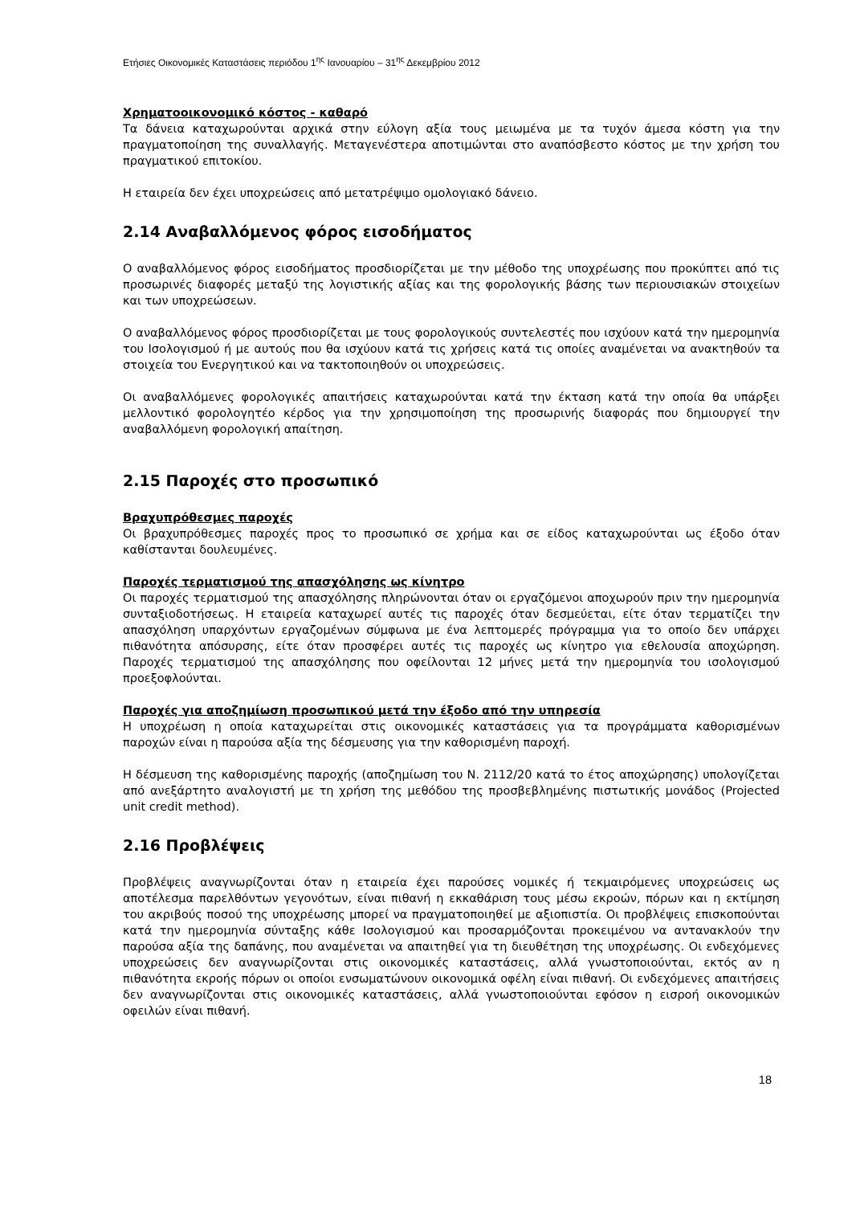Ετήσιες Οικονομικές Καταστάσεις περιόδου 1<sup>ης</sup> Ιανουαρίου – 31<sup>ης</sup> Δεκεμβρίου 2012
Χρηματοοικονομικό κόστος - καθαρό
Τα δάνεια καταχωρούνται αρχικά στην εύλογη αξία τους μειωμένα με τα τυχόν άμεσα κόστη για την πραγματοποίηση της συναλλαγής. Μεταγενέστερα αποτιμώνται στο αναπόσβεστο κόστος με την χρήση του πραγματικού επιτοκίου.
Η εταιρεία δεν έχει υποχρεώσεις από μετατρέψιμο ομολογιακό δάνειο.
2.14 Αναβαλλόμενος φόρος εισοδήματος
Ο αναβαλλόμενος φόρος εισοδήματος προσδιορίζεται με την μέθοδο της υποχρέωσης που προκύπτει από τις προσωρινές διαφορές μεταξύ της λογιστικής αξίας και της φορολογικής βάσης των περιουσιακών στοιχείων και των υποχρεώσεων.
Ο αναβαλλόμενος φόρος προσδιορίζεται με τους φορολογικούς συντελεστές που ισχύουν κατά την ημερομηνία του Ισολογισμού ή με αυτούς που θα ισχύουν κατά τις χρήσεις κατά τις οποίες αναμένεται να ανακτηθούν τα στοιχεία του Ενεργητικού και να τακτοποιηθούν οι υποχρεώσεις.
Οι αναβαλλόμενες φορολογικές απαιτήσεις καταχωρούνται κατά την έκταση κατά την οποία θα υπάρξει μελλοντικό φορολογητέο κέρδος για την χρησιμοποίηση της προσωρινής διαφοράς που δημιουργεί την αναβαλλόμενη φορολογική απαίτηση.
2.15 Παροχές στο προσωπικό
Βραχυπρόθεσμες παροχές
Οι βραχυπρόθεσμες παροχές προς το προσωπικό σε χρήμα και σε είδος καταχωρούνται ως έξοδο όταν καθίστανται δουλευμένες.
Παροχές τερματισμού της απασχόλησης ως κίνητρο
Οι παροχές τερματισμού της απασχόλησης πληρώνονται όταν οι εργαζόμενοι αποχωρούν πριν την ημερομηνία συνταξιοδοτήσεως. Η εταιρεία καταχωρεί αυτές τις παροχές όταν δεσμεύεται, είτε όταν τερματίζει την απασχόληση υπαρχόντων εργαζομένων σύμφωνα με ένα λεπτομερές πρόγραμμα για το οποίο δεν υπάρχει πιθανότητα απόσυρσης, είτε όταν προσφέρει αυτές τις παροχές ως κίνητρο για εθελουσία αποχώρηση. Παροχές τερματισμού της απασχόλησης που οφείλονται 12 μήνες μετά την ημερομηνία του ισολογισμού προεξοφλούνται.
Παροχές για αποζημίωση προσωπικού μετά την έξοδο από την υπηρεσία
Η υποχρέωση η οποία καταχωρείται στις οικονομικές καταστάσεις για τα προγράμματα καθορισμένων παροχών είναι η παρούσα αξία της δέσμευσης για την καθορισμένη παροχή.
Η δέσμευση της καθορισμένης παροχής (αποζημίωση του Ν. 2112/20 κατά το έτος αποχώρησης) υπολογίζεται από ανεξάρτητο αναλογιστή με τη χρήση της μεθόδου της προσβεβλημένης πιστωτικής μονάδος (Projected unit credit method).
2.16 Προβλέψεις
Προβλέψεις αναγνωρίζονται όταν η εταιρεία έχει παρούσες νομικές ή τεκμαιρόμενες υποχρεώσεις ως αποτέλεσμα παρελθόντων γεγονότων, είναι πιθανή η εκκαθάριση τους μέσω εκροών, πόρων και η εκτίμηση του ακριβούς ποσού της υποχρέωσης μπορεί να πραγματοποιηθεί με αξιοπιστία. Οι προβλέψεις επισκοπούνται κατά την ημερομηνία σύνταξης κάθε Ισολογισμού και προσαρμόζονται προκειμένου να αντανακλούν την παρούσα αξία της δαπάνης, που αναμένεται να απαιτηθεί για τη διευθέτηση της υποχρέωσης. Οι ενδεχόμενες υποχρεώσεις δεν αναγνωρίζονται στις οικονομικές καταστάσεις, αλλά γνωστοποιούνται, εκτός αν η πιθανότητα εκροής πόρων οι οποίοι ενσωματώνουν οικονομικά οφέλη είναι πιθανή. Οι ενδεχόμενες απαιτήσεις δεν αναγνωρίζονται στις οικονομικές καταστάσεις, αλλά γνωστοποιούνται εφόσον η εισροή οικονομικών οφειλών είναι πιθανή.
18